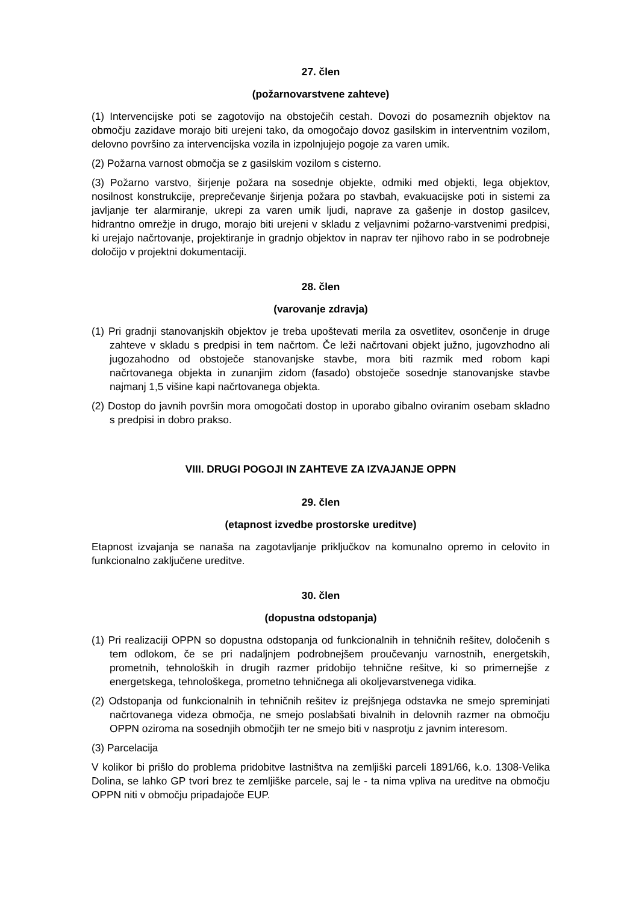27. člen
(požarnovarstvene zahteve)
(1) Intervencijske poti se zagotovijo na obstoječih cestah. Dovozi do posameznih objektov na območju zazidave morajo biti urejeni tako, da omogočajo dovoz gasilskim in interventnim vozilom, delovno površino za intervencijska vozila in izpolnjujejo pogoje za varen umik.
(2) Požarna varnost območja se z gasilskim vozilom s cisterno.
(3) Požarno varstvo, širjenje požara na sosednje objekte, odmiki med objekti, lega objektov, nosilnost konstrukcije, preprečevanje širjenja požara po stavbah, evakuacijske poti in sistemi za javljanje ter alarmiranje, ukrepi za varen umik ljudi, naprave za gašenje in dostop gasilcev, hidrantno omrežje in drugo, morajo biti urejeni v skladu z veljavnimi požarno-varstvenimi predpisi, ki urejajo načrtovanje, projektiranje in gradnjo objektov in naprav ter njihovo rabo in se podrobneje določijo v projektni dokumentaciji.
28. člen
(varovanje zdravja)
(1) Pri gradnji stanovanjskih objektov je treba upoštevati merila za osvetlitev, osončenje in druge zahteve v skladu s predpisi in tem načrtom. Če leži načrtovani objekt južno, jugovzhodno ali jugozahodno od obstoječe stanovanjske stavbe, mora biti razmik med robom kapi načrtovanega objekta in zunanjim zidom (fasado) obstoječe sosednje stanovanjske stavbe najmanj 1,5 višine kapi načrtovanega objekta.
(2) Dostop do javnih površin mora omogočati dostop in uporabo gibalno oviranim osebam skladno s predpisi in dobro prakso.
VIII. DRUGI POGOJI IN ZAHTEVE ZA IZVAJANJE OPPN
29. člen
(etapnost izvedbe prostorske ureditve)
Etapnost izvajanja se nanaša na zagotavljanje priključkov na komunalno opremo in celovito in funkcionalno zaključene ureditve.
30. člen
(dopustna odstopanja)
(1) Pri realizaciji OPPN so dopustna odstopanja od funkcionalnih in tehničnih rešitev, določenih s tem odlokom, če se pri nadaljnjem podrobnejšem proučevanju varnostnih, energetskih, prometnih, tehnoloških in drugih razmer pridobijo tehnične rešitve, ki so primernejše z energetskega, tehnološkega, prometno tehničnega ali okoljevarstvenega vidika.
(2) Odstopanja od funkcionalnih in tehničnih rešitev iz prejšnjega odstavka ne smejo spreminjati načrtovanega videza območja, ne smejo poslabšati bivalnih in delovnih razmer na območju OPPN oziroma na sosednjih območjih ter ne smejo biti v nasprotju z javnim interesom.
(3) Parcelacija
V kolikor bi prišlo do problema pridobitve lastništva na zemljiški parceli 1891/66, k.o. 1308-Velika Dolina, se lahko GP tvori brez te zemljiške parcele, saj le - ta nima vpliva na ureditve na območju OPPN niti v območju pripadajoče EUP.